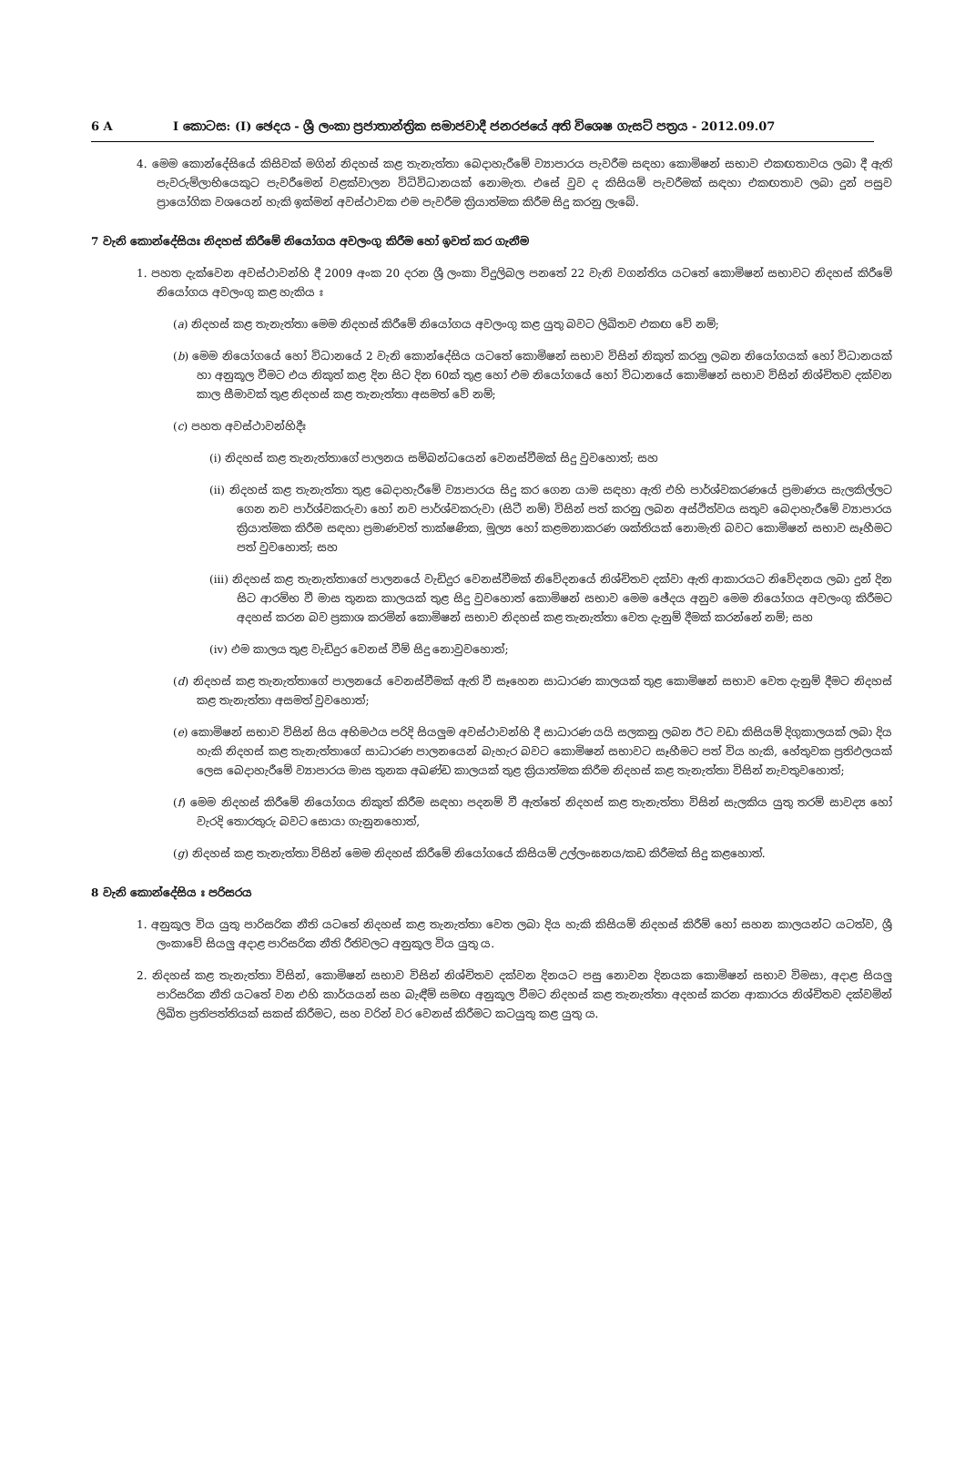6 A I කොටස: (I) ඡෙදය - ශ්‍රී ලංකා ප්‍රජාතාන්ත්‍රික සමාජවාදී ජනරජයේ අති විශෙෂ ගැසට් පත්‍රය - 2012.09.07
4. මෙම කොන්දේසියේ කිසිවක් මගින් නිදහස් කළ තැනැත්තා බෙදාහැරීමේ ව්‍යාපාරය පැවරීම සඳහා කොමිෂන් සභාව එකඟතාවය ලබා දී ඇති පැවරුම්ලාභියෙකුට පැවරීමෙන් වළක්වාලන විධිවිධානයක් නොමැත. එසේ වුව ද කිසියම් පැවරීමක් සඳහා එකඟතාව ලබා දුන් පසුව ප්‍රායෝගික වශයෙන් හැකි ඉක්මන් අවස්ථාවක එම පැවරීම ක්‍රියාත්මක කිරීම සිදු කරනු ලැබේ.
7 වැනි කොන්දේසියඃ නිදහස් කිරීමේ නියෝගය අවලංගු කිරීම හෝ ඉවත් කර ගැනීම
1. පහත දැක්වෙන අවස්ථාවන්හි දී 2009 අංක 20 දරන ශ්‍රී ලංකා විදුලිබල පනතේ 22 වැනි වගන්තිය යටතේ කොමිෂන් සභාවට නිදහස් කිරීමේ නියෝගය අවලංගු කළ හැකිය ඃ
(a) නිදහස් කළ තැනැත්තා මෙම නිදහස් කිරීමේ නියෝගය අවලංගු කළ යුතු බවට ලිඛිතව එකඟ වේ නම්;
(b) මෙම නියෝගයේ හෝ විධානයේ 2 වැනි කොන්දේසිය යටතේ කොමිෂන් සභාව විසින් නිකුත් කරනු ලබන නියෝගයක් හෝ විධානයක් හා අනුකූල වීමට එය නිකුත් කළ දින සිට දින 60ක් තුළ හෝ එම නියෝගයේ හෝ විධානයේ කොමිෂන් සභාව විසින් නිශ්චිතව දක්වන කාල සීමාවක් තුළ නිදහස් කළ තැනැත්තා අසමත් වේ නම්;
(c) පහත අවස්ථාවන්හිදීඃ
(i) නිදහස් කළ තැනැත්තාගේ පාලනය සම්බන්ධයෙන් වෙනස්වීමක් සිදු වුවහොත්; සහ
(ii) නිදහස් කළ තැනැත්තා තුළ බෙදාහැරීමේ ව්‍යාපාරය සිදු කර ගෙන යාම සඳහා ඇති එහි පාර්ශ්වකරණයේ ප්‍රමාණය සැලකිල්ලට ගෙන නව පාර්ශ්වකරුවා හෝ නව පාර්ශ්වකරුවා (සිටී නම්) විසින් පත් කරනු ලබන අස්ථිත්වය සතුව බෙදාහැරීමේ ව්‍යාපාරය ක්‍රියාත්මක කිරීම සඳහා ප්‍රමාණවත් තාක්ෂණික, මූල්‍ය හෝ කළමනාකරණ ශක්තියක් නොමැති බවට කොමිෂන් සභාව සෑහීමට පත් වුවහොත්; සහ
(iii) නිදහස් කළ තැනැත්තාගේ පාලනයේ වැඩිදුර වෙනස්වීමක් නිවේදනයේ නිශ්චිතව දක්වා ඇති ආකාරයට නිවේදනය ලබා දුන් දින සිට ආරම්භ වී මාස තුනක කාලයක් තුළ සිදු වුවහොත් කොමිෂන් සභාව මෙම ඡේදය අනුව මෙම නියෝගය අවලංගු කිරීමට අදහස් කරන බව ප්‍රකාශ කරමින් කොමිෂන් සභාව නිදහස් කළ තැනැත්තා වෙත දැනුම් දීමක් කරන්නේ නම්; සහ
(iv) එම කාලය තුළ වැඩිදුර වෙනස් වීම් සිදු නොවුවහොත්;
(d) නිදහස් කළ තැනැත්තාගේ පාලනයේ වෙනස්වීමක් ඇති වී සෑහෙන සාධාරණ කාලයක් තුළ කොමිෂන් සභාව වෙත දැනුම් දීමට නිදහස් කළ තැනැත්තා අසමත් වුවහොත්;
(e) කොමිෂන් සභාව විසින් සිය අභිමථය පරිදි සියලුම අවස්ථාවන්හි දී සාධාරණ යයි සලකනු ලබන ඊට වඩා කිසියම් දිගුකාලයක් ලබා දිය හැකි නිදහස් කළ තැනැත්තාගේ සාධාරණ පාලනයෙන් බැහැර බවට කොමිෂන් සභාවට සෑහීමට පත් විය හැකි, හේතුවක ප්‍රතිඵලයක් ලෙස බෙදාහැරීමේ ව්‍යාපාරය මාස තුනක අඛණ්ඩ කාලයක් තුළ ක්‍රියාත්මක කිරීම නිදහස් කළ තැනැත්තා විසින් නැවතුවහොත්;
(f) මෙම නිදහස් කිරීමේ නියෝගය නිකුත් කිරීම සඳහා පදනම් වී ඇත්තේ නිදහස් කළ තැනැත්තා විසින් සැලකිය යුතු තරම් සාවද්‍ය හෝ වැරදි තොරතුරු බවට සොයා ගැනුනහොත්,
(g) නිදහස් කළ තැනැත්තා විසින් මෙම නිදහස් කිරීමේ නියෝගයේ කිසියම් උල්ලංඝනය/කඩ කිරීමක් සිදු කළහොත්.
8 වැනි කොන්දේසිය ඃ පරිසරය
1. අනුකූල විය යුතු පාරිසරික නීති යටතේ නිදහස් කළ තැනැත්තා වෙත ලබා දිය හැකි කිසියම් නිදහස් කිරීම් හෝ සහන කාලයන්ට යටත්ව, ශ්‍රී ලංකාවේ සියලු අදාළ පාරිසරික නීති රීතිවලට අනුකූල විය යුතු ය.
2. නිදහස් කළ තැනැත්තා විසින්, කොමිෂන් සභාව විසින් නිශ්චිතව දක්වන දිනයට පසු නොවන දිනයක කොමිෂන් සභාව විමසා, අදාළ සියලු පාරිසරික නීති යටතේ වන එහි කාර්යයන් සහ බැඳීම් සමඟ අනුකූල වීමට නිදහස් කළ තැනැත්තා අදහස් කරන ආකාරය නිශ්චිතව දක්වමින් ලිඛිත ප්‍රතිපත්තියක් සකස් කිරීමට, සහ වරින් වර වෙනස් කිරීමට කටයුතු කළ යුතු ය.